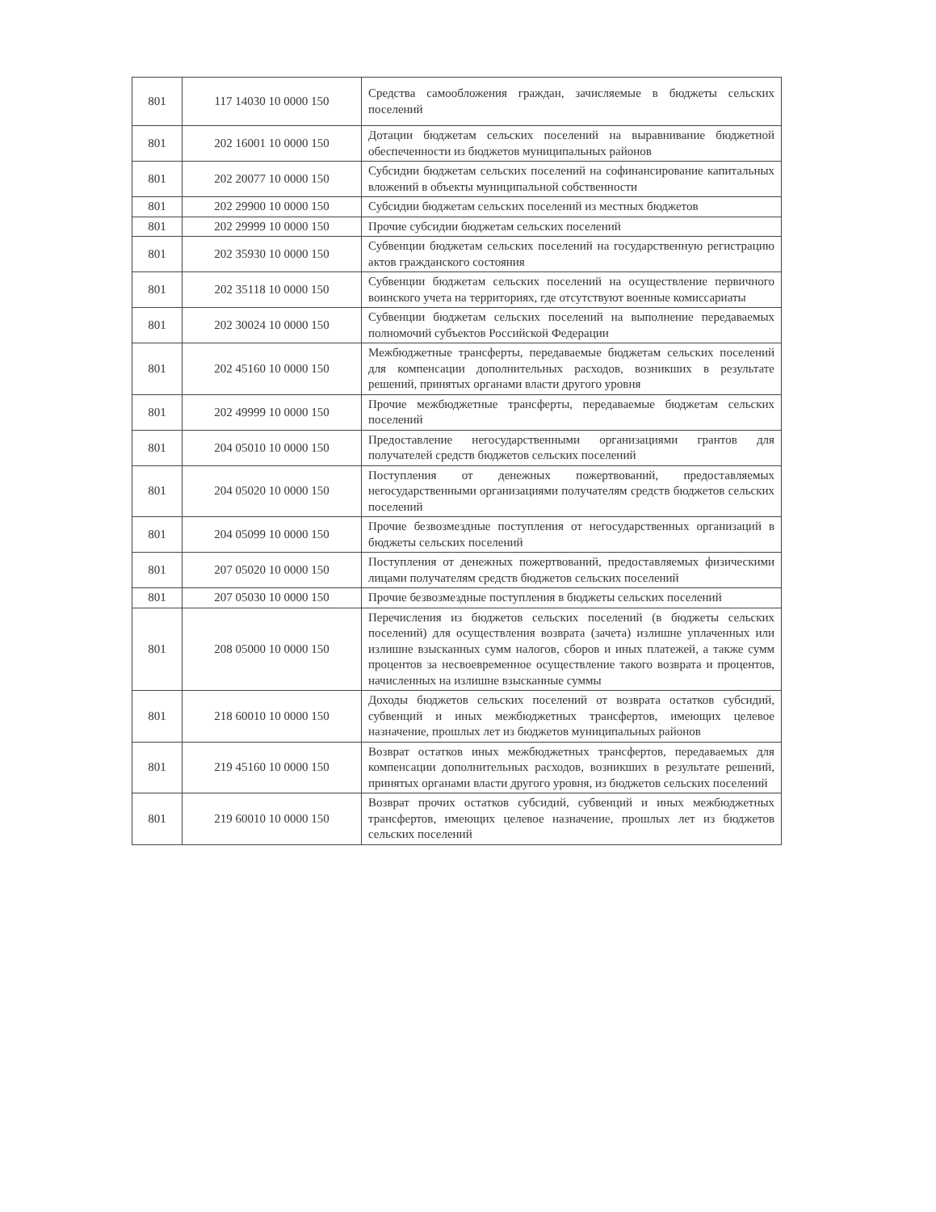| 801 | 117 14030 10 0000 150 | Средства самообложения граждан, зачисляемые в бюджеты сельских поселений |
| 801 | 202 16001 10 0000 150 | Дотации бюджетам сельских поселений на выравнивание бюджетной обеспеченности из бюджетов муниципальных районов |
| 801 | 202 20077 10 0000 150 | Субсидии бюджетам сельских поселений на софинансирование капитальных вложений в объекты муниципальной собственности |
| 801 | 202 29900 10 0000 150 | Субсидии бюджетам сельских поселений из местных бюджетов |
| 801 | 202 29999 10 0000 150 | Прочие субсидии бюджетам сельских поселений |
| 801 | 202 35930 10 0000 150 | Субвенции бюджетам сельских поселений на государственную регистрацию актов гражданского состояния |
| 801 | 202 35118 10 0000 150 | Субвенции бюджетам сельских поселений на осуществление первичного воинского учета на территориях, где отсутствуют военные комиссариаты |
| 801 | 202 30024 10 0000 150 | Субвенции бюджетам сельских поселений на выполнение передаваемых полномочий субъектов Российской Федерации |
| 801 | 202 45160 10 0000 150 | Межбюджетные трансферты, передаваемые бюджетам сельских поселений для компенсации дополнительных расходов, возникших в результате решений, принятых органами власти другого уровня |
| 801 | 202 49999 10 0000 150 | Прочие межбюджетные трансферты, передаваемые бюджетам сельских поселений |
| 801 | 204 05010 10 0000 150 | Предоставление негосударственными организациями грантов для получателей средств бюджетов сельских поселений |
| 801 | 204 05020 10 0000 150 | Поступления от денежных пожертвований, предоставляемых негосударственными организациями получателям средств бюджетов сельских поселений |
| 801 | 204 05099 10 0000 150 | Прочие безвозмездные поступления от негосударственных организаций в бюджеты сельских поселений |
| 801 | 207 05020 10 0000 150 | Поступления от денежных пожертвований, предоставляемых физическими лицами получателям средств бюджетов сельских поселений |
| 801 | 207 05030 10 0000 150 | Прочие безвозмездные поступления в бюджеты сельских поселений |
| 801 | 208 05000 10 0000 150 | Перечисления из бюджетов сельских поселений (в бюджеты сельских поселений) для осуществления возврата (зачета) излишне уплаченных или излишне взысканных сумм налогов, сборов и иных платежей, а также сумм процентов за несвоевременное осуществление такого возврата и процентов, начисленных на излишне взысканные суммы |
| 801 | 218 60010 10 0000 150 | Доходы бюджетов сельских поселений от возврата остатков субсидий, субвенций и иных межбюджетных трансфертов, имеющих целевое назначение, прошлых лет из бюджетов муниципальных районов |
| 801 | 219 45160 10 0000 150 | Возврат остатков иных межбюджетных трансфертов, передаваемых для компенсации дополнительных расходов, возникших в результате решений, принятых органами власти другого уровня, из бюджетов сельских поселений |
| 801 | 219 60010 10 0000 150 | Возврат прочих остатков субсидий, субвенций и иных межбюджетных трансфертов, имеющих целевое назначение, прошлых лет из бюджетов сельских поселений |